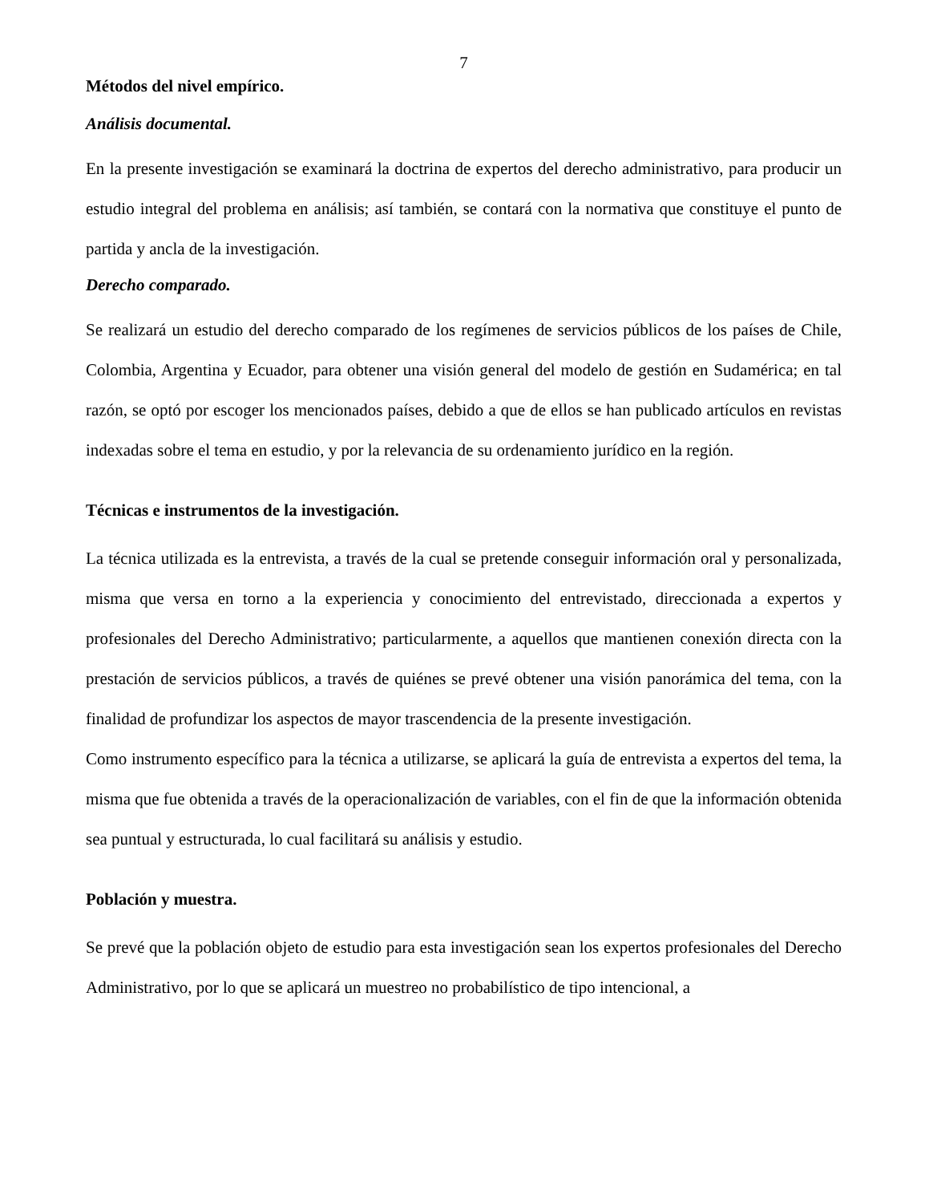7
Métodos del nivel empírico.
Análisis documental.
En la presente investigación se examinará la doctrina de expertos del derecho administrativo, para producir un estudio integral del problema en análisis; así también, se contará con la normativa que constituye el punto de partida y ancla de la investigación.
Derecho comparado.
Se realizará un estudio del derecho comparado de los regímenes de servicios públicos de los países de Chile, Colombia, Argentina y Ecuador, para obtener una visión general del modelo de gestión en Sudamérica; en tal razón, se optó por escoger los mencionados países, debido a que de ellos se han publicado artículos en revistas indexadas sobre el tema en estudio, y por la relevancia de su ordenamiento jurídico en la región.
Técnicas e instrumentos de la investigación.
La técnica utilizada es la entrevista, a través de la cual se pretende conseguir información oral y personalizada, misma que versa en torno a la experiencia y conocimiento del entrevistado, direccionada a expertos y profesionales del Derecho Administrativo; particularmente, a aquellos que mantienen conexión directa con la prestación de servicios públicos, a través de quiénes se prevé obtener una visión panorámica del tema, con la finalidad de profundizar los aspectos de mayor trascendencia de la presente investigación.
Como instrumento específico para la técnica a utilizarse, se aplicará la guía de entrevista a expertos del tema, la misma que fue obtenida a través de la operacionalización de variables, con el fin de que la información obtenida sea puntual y estructurada, lo cual facilitará su análisis y estudio.
Población y muestra.
Se prevé que la población objeto de estudio para esta investigación sean los expertos profesionales del Derecho Administrativo, por lo que se aplicará un muestreo no probabilístico de tipo intencional, a